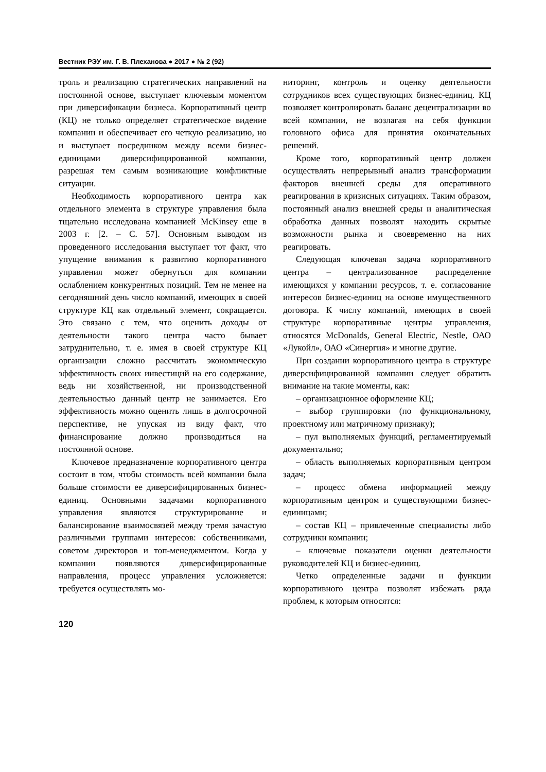Вестник РЭУ им. Г. В. Плеханова ● 2017 ● № 2 (92)
троль и реализацию стратегических направлений на постоянной основе, выступает ключевым моментом при диверсификации бизнеса. Корпоративный центр (КЦ) не только определяет стратегическое видение компании и обеспечивает его четкую реализацию, но и выступает посредником между всеми бизнес-единицами диверсифицированной компании, разрешая тем самым возникающие конфликтные ситуации.
Необходимость корпоративного центра как отдельного элемента в структуре управления была тщательно исследована компанией McKinsey еще в 2003 г. [2. – С. 57]. Основным выводом из проведенного исследования выступает тот факт, что упущение внимания к развитию корпоративного управления может обернуться для компании ослаблением конкурентных позиций. Тем не менее на сегодняшний день число компаний, имеющих в своей структуре КЦ как отдельный элемент, сокращается. Это связано с тем, что оценить доходы от деятельности такого центра часто бывает затруднительно, т. е. имея в своей структуре КЦ организации сложно рассчитать экономическую эффективность своих инвестиций на его содержание, ведь ни хозяйственной, ни производственной деятельностью данный центр не занимается. Его эффективность можно оценить лишь в долгосрочной перспективе, не упуская из виду факт, что финансирование должно производиться на постоянной основе.
Ключевое предназначение корпоративного центра состоит в том, чтобы стоимость всей компании была больше стоимости ее диверсифицированных бизнес-единиц. Основными задачами корпоративного управления являются структурирование и балансирование взаимосвязей между тремя зачастую различными группами интересов: собственниками, советом директоров и топ-менеджментом. Когда у компании появляются диверсифицированные направления, процесс управления усложняется: требуется осуществлять мо-
ниторинг, контроль и оценку деятельности сотрудников всех существующих бизнес-единиц. КЦ позволяет контролировать баланс децентрализации во всей компании, не возлагая на себя функции головного офиса для принятия окончательных решений.
Кроме того, корпоративный центр должен осуществлять непрерывный анализ трансформации факторов внешней среды для оперативного реагирования в кризисных ситуациях. Таким образом, постоянный анализ внешней среды и аналитическая обработка данных позволят находить скрытые возможности рынка и своевременно на них реагировать.
Следующая ключевая задача корпоративного центра – централизованное распределение имеющихся у компании ресурсов, т. е. согласование интересов бизнес-единиц на основе имущественного договора. К числу компаний, имеющих в своей структуре корпоративные центры управления, относятся McDonalds, General Electric, Nestle, ОАО «Лукойл», ОАО «Синергия» и многие другие.
При создании корпоративного центра в структуре диверсифицированной компании следует обратить внимание на такие моменты, как:
– организационное оформление КЦ;
– выбор группировки (по функциональному, проектному или матричному признаку);
– пул выполняемых функций, регламентируемый документально;
– область выполняемых корпоративным центром задач;
– процесс обмена информацией между корпоративным центром и существующими бизнес-единицами;
– состав КЦ – привлеченные специалисты либо сотрудники компании;
– ключевые показатели оценки деятельности руководителей КЦ и бизнес-единиц.
Четко определенные задачи и функции корпоративного центра позволят избежать ряда проблем, к которым относятся:
120